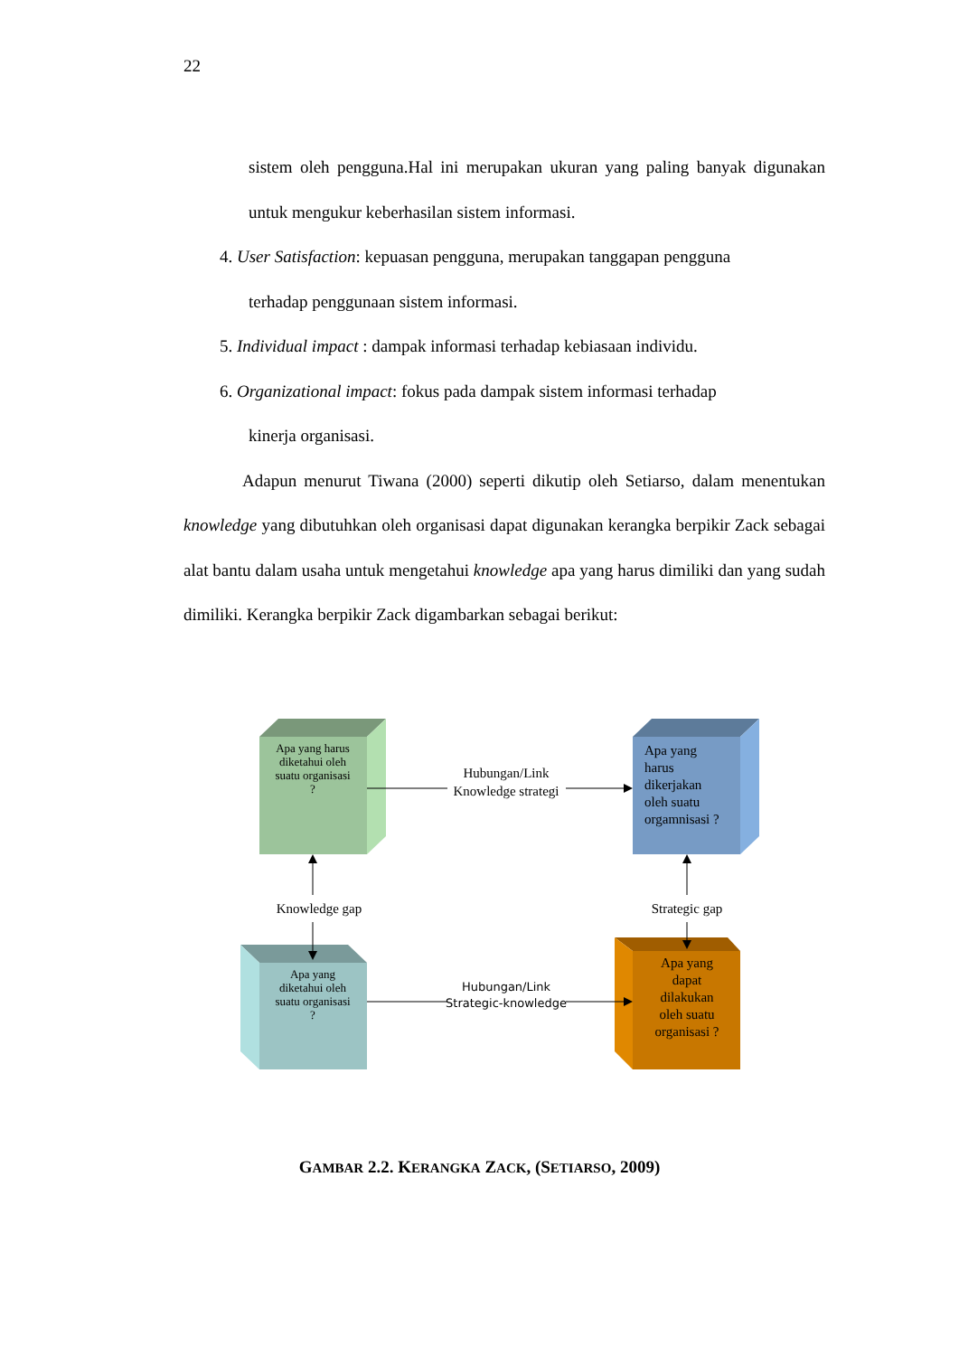22
sistem oleh pengguna.Hal ini merupakan ukuran yang paling banyak digunakan untuk mengukur keberhasilan sistem informasi.
4. User Satisfaction: kepuasan pengguna, merupakan tanggapan pengguna
terhadap penggunaan sistem informasi.
5. Individual impact : dampak informasi terhadap kebiasaan individu.
6. Organizational impact: fokus pada dampak sistem informasi terhadap
kinerja organisasi.
Adapun menurut Tiwana (2000) seperti dikutip oleh Setiarso, dalam menentukan knowledge yang dibutuhkan oleh organisasi dapat digunakan kerangka berpikir Zack sebagai alat bantu dalam usaha untuk mengetahui knowledge apa yang harus dimiliki dan yang sudah dimiliki. Kerangka berpikir Zack digambarkan sebagai berikut:
Apa yang harus
diketahui oleh
suatu organisasi
?
Apa yang
diketahui oleh
suatu organisasi
?
Apa yang
dapat
dilakukan
oleh suatu
organisasi ?
Hubungan/Link
Knowledge strategi
Hubungan/Link
Strategic-knowledge
Knowledge gap
Strategic gap
Apa yang
harus
dikerjakan
oleh suatu
orgamnisasi ?
GAMBAR 2.2. KERANGKA ZACK, (SETIARSO, 2009)